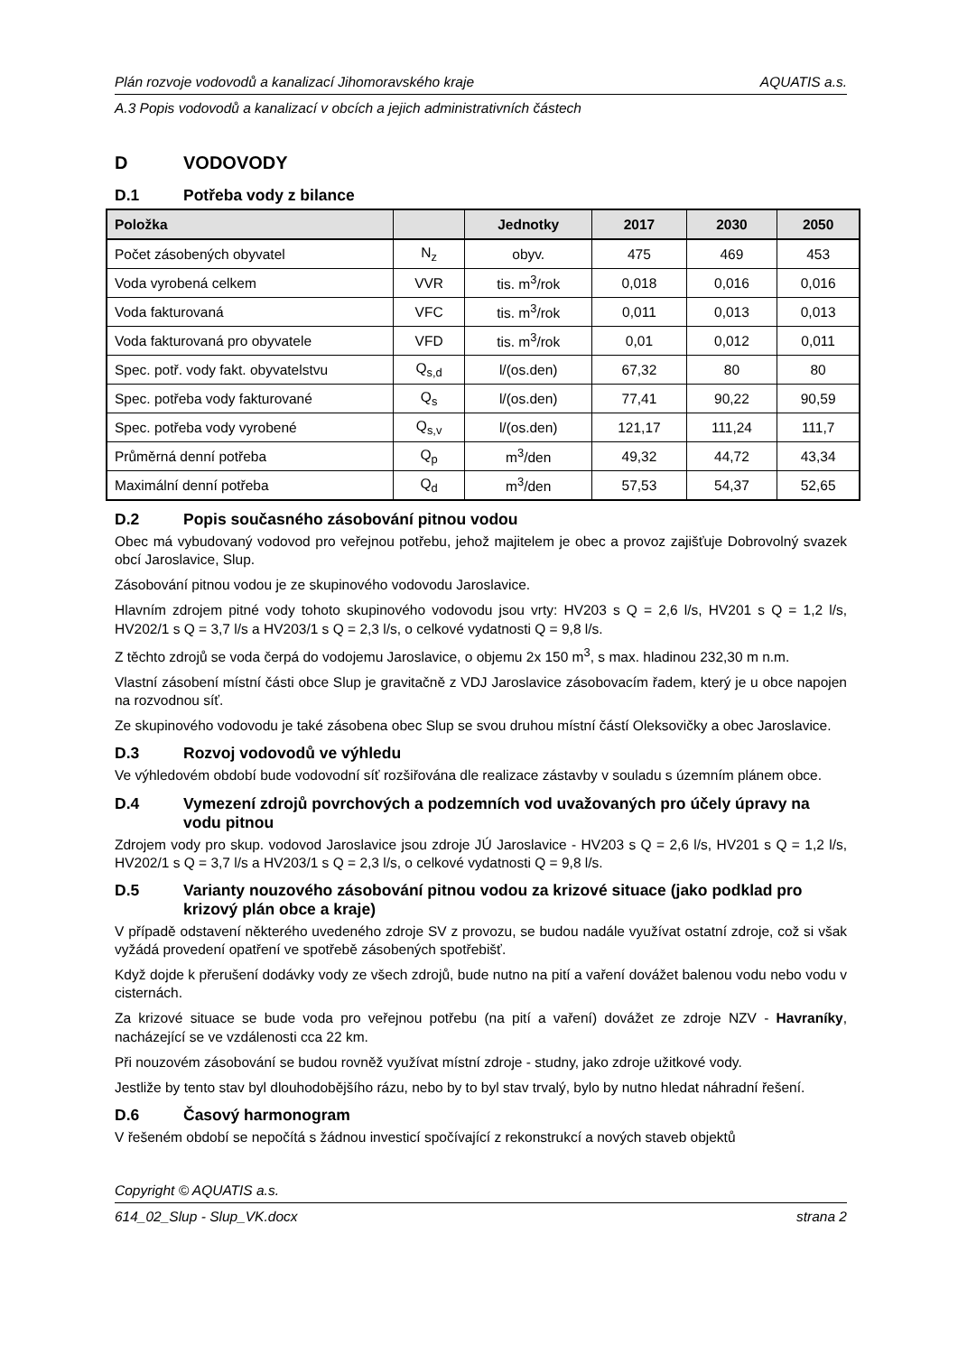Plán rozvoje vodovodů a kanalizací Jihomoravského kraje AQUATIS a.s.
A.3 Popis vodovodů a kanalizací v obcích a jejich administrativních částech
D VODOVODY
D.1 Potřeba vody z bilance
| Položka | | Jednotky | 2017 | 2030 | 2050 |
| --- | --- | --- | --- | --- | --- |
| Počet zásobených obyvatel | N<sub>z</sub> | obyv. | 475 | 469 | 453 |
| Voda vyrobená celkem | VVR | tis. m<sup>3</sup>/rok | 0,018 | 0,016 | 0,016 |
| Voda fakturovaná | VFC | tis. m<sup>3</sup>/rok | 0,011 | 0,013 | 0,013 |
| Voda fakturovaná pro obyvatele | VFD | tis. m<sup>3</sup>/rok | 0,01 | 0,012 | 0,011 |
| Spec. potř. vody fakt. obyvatelstvu | Q<sub>s,d</sub> | l/(os.den) | 67,32 | 80 | 80 |
| Spec. potřeba vody fakturované | Q<sub>s</sub> | l/(os.den) | 77,41 | 90,22 | 90,59 |
| Spec. potřeba vody vyrobené | Q<sub>s,v</sub> | l/(os.den) | 121,17 | 111,24 | 111,7 |
| Průměrná denní potřeba | Q<sub>p</sub> | m<sup>3</sup>/den | 49,32 | 44,72 | 43,34 |
| Maximální denní potřeba | Q<sub>d</sub> | m<sup>3</sup>/den | 57,53 | 54,37 | 52,65 |
D.2 Popis současného zásobování pitnou vodou
Obec má vybudovaný vodovod pro veřejnou potřebu, jehož majitelem je obec a provoz zajišťuje Dobrovolný svazek obcí Jaroslavice, Slup.
Zásobování pitnou vodou je ze skupinového vodovodu Jaroslavice.
Hlavním zdrojem pitné vody tohoto skupinového vodovodu jsou vrty: HV203 s Q = 2,6 l/s, HV201 s Q = 1,2 l/s, HV202/1 s Q = 3,7 l/s a HV203/1 s Q = 2,3 l/s, o celkové vydatnosti Q = 9,8 l/s.
Z těchto zdrojů se voda čerpá do vodojemu Jaroslavice, o objemu 2x 150 m<sup>3</sup>, s max. hladinou 232,30 m n.m.
Vlastní zásobení místní části obce Slup je gravitačně z VDJ Jaroslavice zásobovacím řadem, který je u obce napojen na rozvodnou síť.
Ze skupinového vodovodu je také zásobena obec Slup se svou druhou místní částí Oleksovičky a obec Jaroslavice.
D.3 Rozvoj vodovodů ve výhledu
Ve výhledovém období bude vodovodní síť rozšiřována dle realizace zástavby v souladu s územním plánem obce.
D.4 Vymezení zdrojů povrchových a podzemních vod uvažovaných pro účely úpravy na vodu pitnou
Zdrojem vody pro skup. vodovod Jaroslavice jsou zdroje JÚ Jaroslavice - HV203 s Q = 2,6 l/s, HV201 s Q = 1,2 l/s, HV202/1 s Q = 3,7 l/s a HV203/1 s Q = 2,3 l/s, o celkové vydatnosti Q = 9,8 l/s.
D.5 Varianty nouzového zásobování pitnou vodou za krizové situace (jako podklad pro krizový plán obce a kraje)
V případě odstavení některého uvedeného zdroje SV z provozu, se budou nadále využívat ostatní zdroje, což si však vyžádá provedení opatření ve spotřebě zásobených spotřebišť.
Když dojde k přerušení dodávky vody ze všech zdrojů, bude nutno na pití a vaření dovážet balenou vodu nebo vodu v cisternách.
Za krizové situace se bude voda pro veřejnou potřebu (na pití a vaření) dovážet ze zdroje NZV - Havraníky, nacházející se ve vzdálenosti cca 22 km.
Při nouzovém zásobování se budou rovněž využívat místní zdroje - studny, jako zdroje užitkové vody.
Jestliže by tento stav byl dlouhodobějšího rázu, nebo by to byl stav trvalý, bylo by nutno hledat náhradní řešení.
D.6 Časový harmonogram
V řešeném období se nepočítá s žádnou investicí spočívající z rekonstrukcí a nových staveb objektů
Copyright © AQUATIS a.s.
614_02_Slup - Slup_VK.docx strana 2